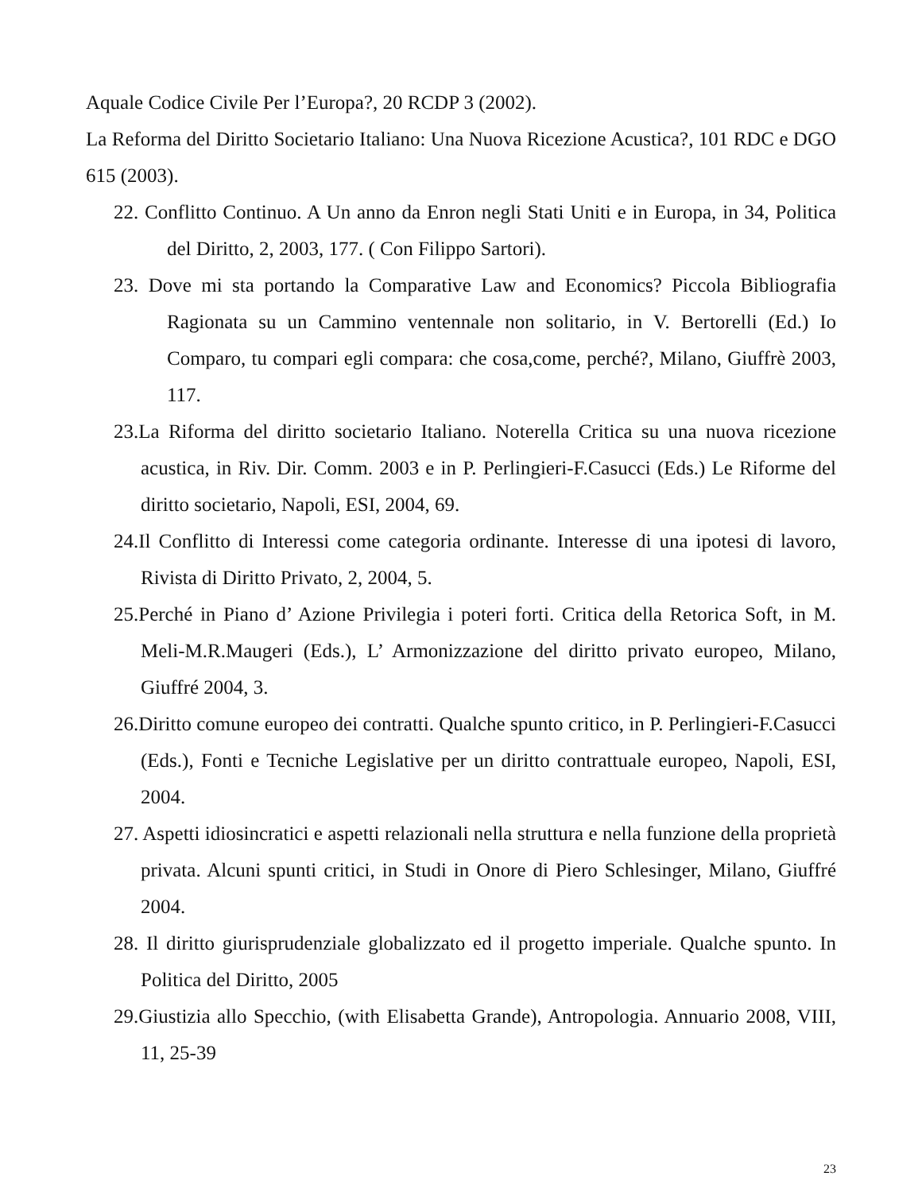Aquale Codice Civile Per l’Europa?, 20 RCDP 3 (2002).
La Reforma del Diritto Societario Italiano: Una Nuova Ricezione Acustica?, 101 RDC e DGO 615 (2003).
22. Conflitto Continuo. A Un anno da Enron negli Stati Uniti e in Europa, in 34, Politica del Diritto, 2, 2003, 177. ( Con Filippo Sartori).
23. Dove mi sta portando la Comparative Law and Economics? Piccola Bibliografia Ragionata su un Cammino ventennale non solitario, in V. Bertorelli (Ed.) Io Comparo, tu compari egli compara: che cosa,come, perché?, Milano, Giuffrè 2003, 117.
23.La Riforma del diritto societario Italiano. Noterella Critica su una nuova ricezione acustica, in Riv. Dir. Comm. 2003 e in P. Perlingieri-F.Casucci (Eds.) Le Riforme del diritto societario, Napoli, ESI, 2004, 69.
24.Il Conflitto di Interessi come categoria ordinante. Interesse di una ipotesi di lavoro, Rivista di Diritto Privato, 2, 2004, 5.
25.Perché in Piano d’ Azione Privilegia i poteri forti. Critica della Retorica Soft, in M. Meli-M.R.Maugeri (Eds.), L’ Armonizzazione del diritto privato europeo, Milano, Giuffré 2004, 3.
26.Diritto comune europeo dei contratti. Qualche spunto critico, in P. Perlingieri-F.Casucci (Eds.), Fonti e Tecniche Legislative per un diritto contrattuale europeo, Napoli, ESI, 2004.
27. Aspetti idiosincratici e aspetti relazionali nella struttura e nella funzione della proprietà privata. Alcuni spunti critici, in Studi in Onore di Piero Schlesinger, Milano, Giuffré 2004.
28. Il diritto giurisprudenziale globalizzato ed il progetto imperiale. Qualche spunto. In Politica del Diritto, 2005
29.Giustizia allo Specchio, (with Elisabetta Grande), Antropologia. Annuario 2008, VIII, 11, 25-39
23